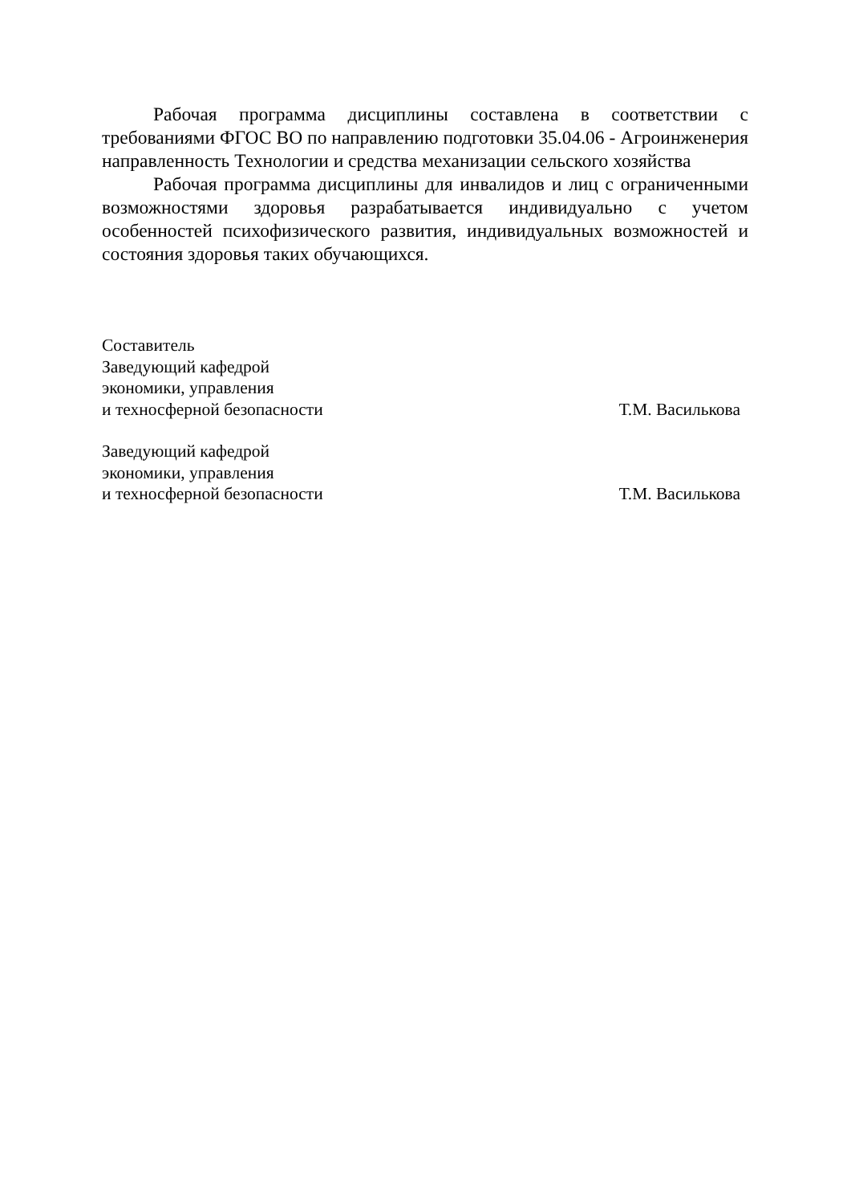Рабочая программа дисциплины составлена в соответствии с требованиями ФГОС ВО по направлению подготовки 35.04.06 - Агроинженерия направленность Технологии и средства механизации сельского хозяйства
Рабочая программа дисциплины для инвалидов и лиц с ограниченными возможностями здоровья разрабатывается индивидуально с учетом особенностей психофизического развития, индивидуальных возможностей и состояния здоровья таких обучающихся.
Составитель
Заведующий кафедрой
экономики, управления
и техносферной безопасности
Т.М. Василькова
Заведующий кафедрой
экономики, управления
и техносферной безопасности
Т.М. Василькова